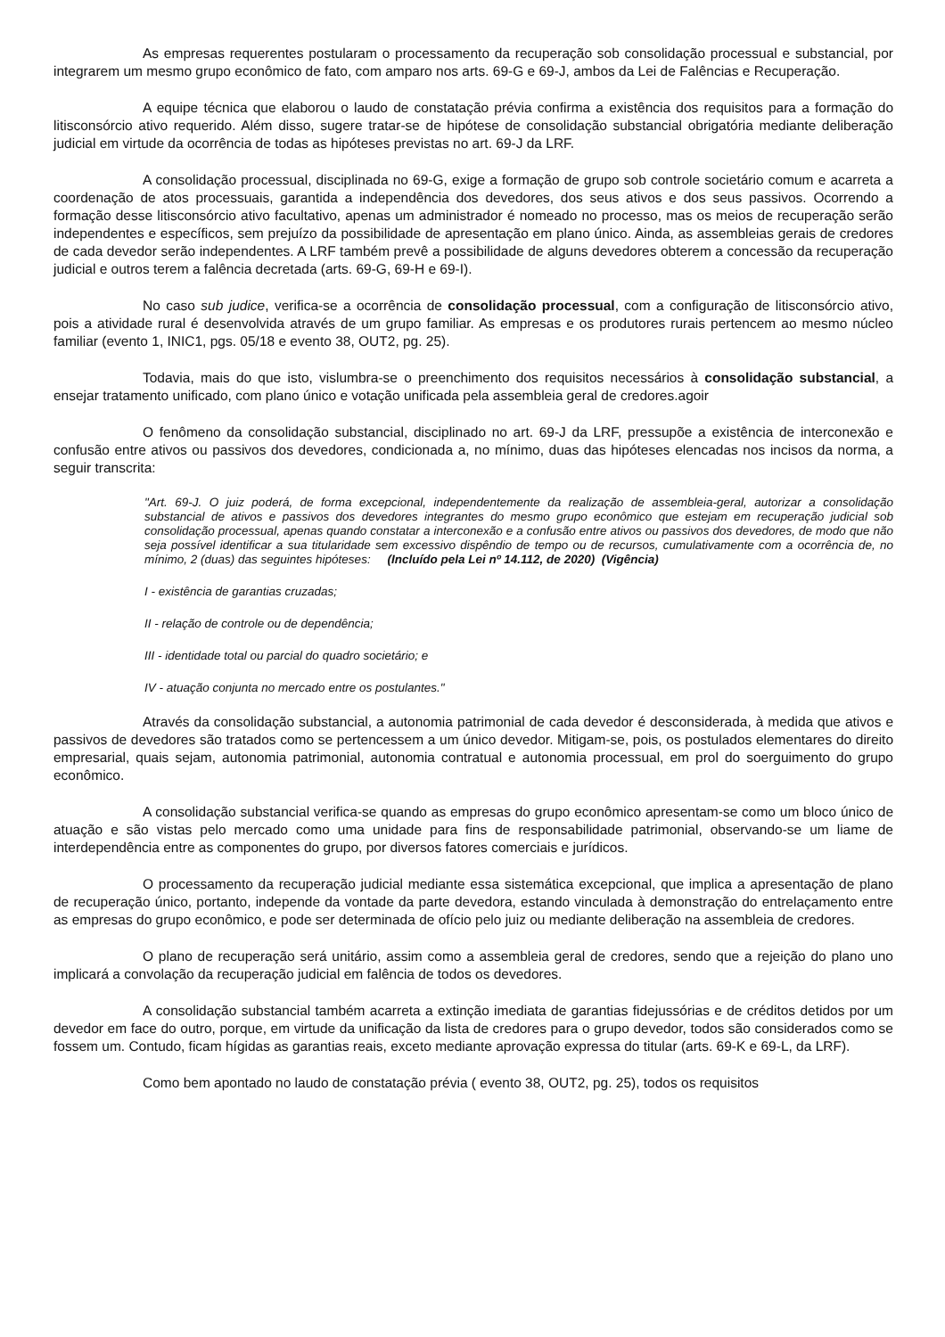As empresas requerentes postularam o processamento da recuperação sob consolidação processual e substancial, por integrarem um mesmo grupo econômico de fato, com amparo nos arts. 69-G e 69-J, ambos da Lei de Falências e Recuperação.
A equipe técnica que elaborou o laudo de constatação prévia confirma a existência dos requisitos para a formação do litisconsórcio ativo requerido. Além disso, sugere tratar-se de hipótese de consolidação substancial obrigatória mediante deliberação judicial em virtude da ocorrência de todas as hipóteses previstas no art. 69-J da LRF.
A consolidação processual, disciplinada no 69-G, exige a formação de grupo sob controle societário comum e acarreta a coordenação de atos processuais, garantida a independência dos devedores, dos seus ativos e dos seus passivos. Ocorrendo a formação desse litisconsórcio ativo facultativo, apenas um administrador é nomeado no processo, mas os meios de recuperação serão independentes e específicos, sem prejuízo da possibilidade de apresentação em plano único. Ainda, as assembleias gerais de credores de cada devedor serão independentes. A LRF também prevê a possibilidade de alguns devedores obterem a concessão da recuperação judicial e outros terem a falência decretada (arts. 69-G, 69-H e 69-I).
No caso sub judice, verifica-se a ocorrência de consolidação processual, com a configuração de litisconsórcio ativo, pois a atividade rural é desenvolvida através de um grupo familiar. As empresas e os produtores rurais pertencem ao mesmo núcleo familiar (evento 1, INIC1, pgs. 05/18 e evento 38, OUT2, pg. 25).
Todavia, mais do que isto, vislumbra-se o preenchimento dos requisitos necessários à consolidação substancial, a ensejar tratamento unificado, com plano único e votação unificada pela assembleia geral de credores.agoir
O fenômeno da consolidação substancial, disciplinado no art. 69-J da LRF, pressupõe a existência de interconexão e confusão entre ativos ou passivos dos devedores, condicionada a, no mínimo, duas das hipóteses elencadas nos incisos da norma, a seguir transcrita:
"Art. 69-J. O juiz poderá, de forma excepcional, independentemente da realização de assembleia-geral, autorizar a consolidação substancial de ativos e passivos dos devedores integrantes do mesmo grupo econômico que estejam em recuperação judicial sob consolidação processual, apenas quando constatar a interconexão e a confusão entre ativos ou passivos dos devedores, de modo que não seja possível identificar a sua titularidade sem excessivo dispêndio de tempo ou de recursos, cumulativamente com a ocorrência de, no mínimo, 2 (duas) das seguintes hipóteses: (Incluído pela Lei nº 14.112, de 2020) (Vigência)
I - existência de garantias cruzadas;
II - relação de controle ou de dependência;
III - identidade total ou parcial do quadro societário; e
IV - atuação conjunta no mercado entre os postulantes."
Através da consolidação substancial, a autonomia patrimonial de cada devedor é desconsiderada, à medida que ativos e passivos de devedores são tratados como se pertencessem a um único devedor. Mitigam-se, pois, os postulados elementares do direito empresarial, quais sejam, autonomia patrimonial, autonomia contratual e autonomia processual, em prol do soerguimento do grupo econômico.
A consolidação substancial verifica-se quando as empresas do grupo econômico apresentam-se como um bloco único de atuação e são vistas pelo mercado como uma unidade para fins de responsabilidade patrimonial, observando-se um liame de interdependência entre as componentes do grupo, por diversos fatores comerciais e jurídicos.
O processamento da recuperação judicial mediante essa sistemática excepcional, que implica a apresentação de plano de recuperação único, portanto, independe da vontade da parte devedora, estando vinculada à demonstração do entrelaçamento entre as empresas do grupo econômico, e pode ser determinada de ofício pelo juiz ou mediante deliberação na assembleia de credores.
O plano de recuperação será unitário, assim como a assembleia geral de credores, sendo que a rejeição do plano uno implicará a convolação da recuperação judicial em falência de todos os devedores.
A consolidação substancial também acarreta a extinção imediata de garantias fidejussórias e de créditos detidos por um devedor em face do outro, porque, em virtude da unificação da lista de credores para o grupo devedor, todos são considerados como se fossem um. Contudo, ficam hígidas as garantias reais, exceto mediante aprovação expressa do titular (arts. 69-K e 69-L, da LRF).
Como bem apontado no laudo de constatação prévia ( evento 38, OUT2, pg. 25), todos os requisitos